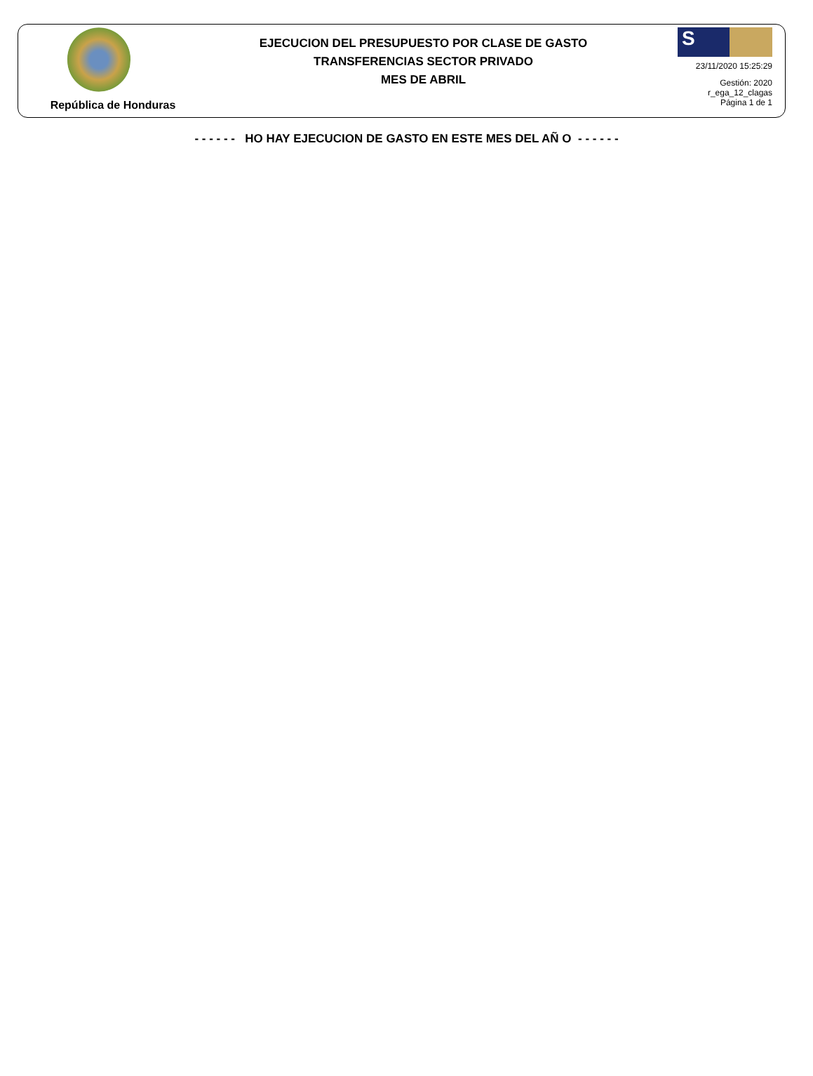República de Honduras
EJECUCION DEL PRESUPUESTO POR CLASE DE GASTO
TRANSFERENCIAS SECTOR PRIVADO
MES DE ABRIL
S
23/11/2020 15:25:29
Gestión: 2020
r_ega_12_clagas
Página 1 de 1
- - - - - - HO HAY EJECUCION DE GASTO EN ESTE MES DEL AÑ O - - - - - -